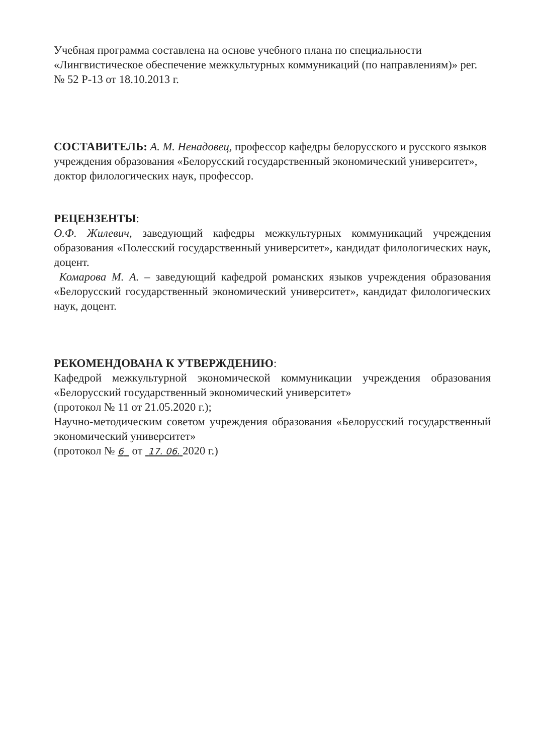Учебная программа составлена на основе учебного плана по специальности «Лингвистическое обеспечение межкультурных коммуникаций (по направлениям)» рег. № 52 Р-13 от 18.10.2013 г.
СОСТАВИТЕЛЬ: А. М. Ненадовец, профессор кафедры белорусского и русского языков учреждения образования «Белорусский государственный экономический университет», доктор филологических наук, профессор.
РЕЦЕНЗЕНТЫ:
О.Ф. Жилевич, заведующий кафедры межкультурных коммуникаций учреждения образования «Полесский государственный университет», кандидат филологических наук, доцент.
Комарова М. А. – заведующий кафедрой романских языков учреждения образования «Белорусский государственный экономический университет», кандидат филологических наук, доцент.
РЕКОМЕНДОВАНА К УТВЕРЖДЕНИЮ:
Кафедрой межкультурной экономической коммуникации учреждения образования «Белорусский государственный экономический университет»
(протокол № 11 от 21.05.2020 г.);
Научно-методическим советом учреждения образования «Белорусский государственный экономический университет»
(протокол № 6 от 17. 06. 2020 г.)